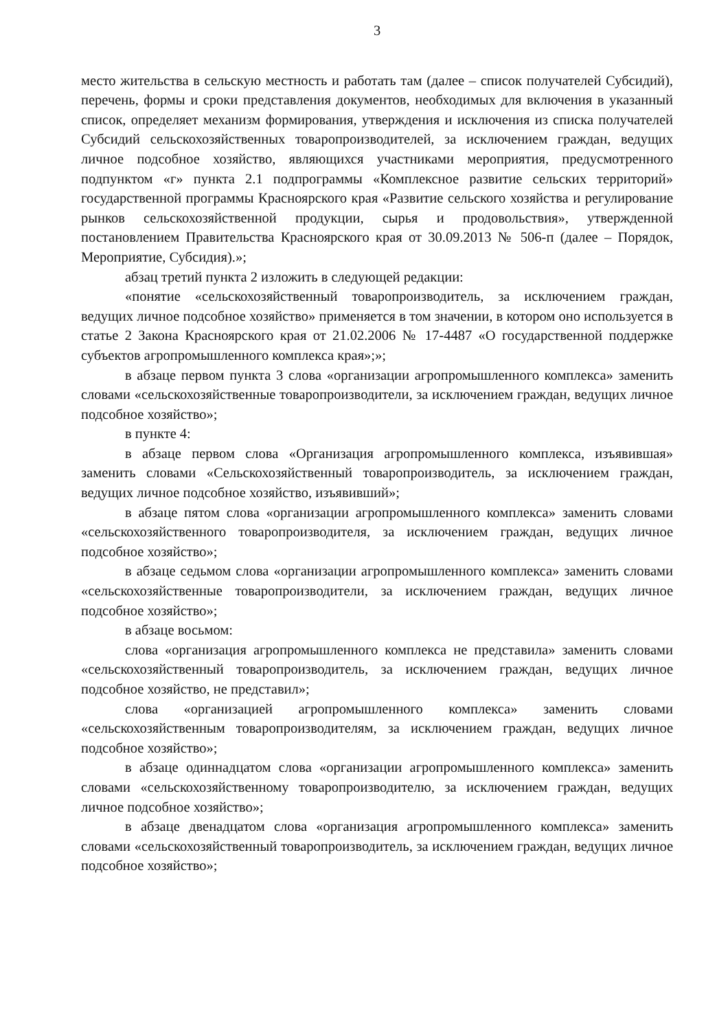3
место жительства в сельскую местность и работать там (далее – список получателей Субсидий), перечень, формы и сроки представления документов, необходимых для включения в указанный список, определяет механизм формирования, утверждения и исключения из списка получателей Субсидий сельскохозяйственных товаропроизводителей, за исключением граждан, ведущих личное подсобное хозяйство, являющихся участниками мероприятия, предусмотренного подпунктом «г» пункта 2.1 подпрограммы «Комплексное развитие сельских территорий» государственной программы Красноярского края «Развитие сельского хозяйства и регулирование рынков сельскохозяйственной продукции, сырья и продовольствия», утвержденной постановлением Правительства Красноярского края от 30.09.2013 № 506-п (далее – Порядок, Мероприятие, Субсидия).»;
абзац третий пункта 2 изложить в следующей редакции:
«понятие «сельскохозяйственный товаропроизводитель, за исключением граждан, ведущих личное подсобное хозяйство» применяется в том значении, в котором оно используется в статье 2 Закона Красноярского края от 21.02.2006 № 17-4487 «О государственной поддержке субъектов агропромышленного комплекса края»;»;
в абзаце первом пункта 3 слова «организации агропромышленного комплекса» заменить словами «сельскохозяйственные товаропроизводители, за исключением граждан, ведущих личное подсобное хозяйство»;
в пункте 4:
в абзаце первом слова «Организация агропромышленного комплекса, изъявившая» заменить словами «Сельскохозяйственный товаропроизводитель, за исключением граждан, ведущих личное подсобное хозяйство, изъявивший»;
в абзаце пятом слова «организации агропромышленного комплекса» заменить словами «сельскохозяйственного товаропроизводителя, за исключением граждан, ведущих личное подсобное хозяйство»;
в абзаце седьмом слова «организации агропромышленного комплекса» заменить словами «сельскохозяйственные товаропроизводители, за исключением граждан, ведущих личное подсобное хозяйство»;
в абзаце восьмом:
слова «организация агропромышленного комплекса не представила» заменить словами «сельскохозяйственный товаропроизводитель, за исключением граждан, ведущих личное подсобное хозяйство, не представил»;
слова «организацией агропромышленного комплекса» заменить словами «сельскохозяйственным товаропроизводителям, за исключением граждан, ведущих личное подсобное хозяйство»;
в абзаце одиннадцатом слова «организации агропромышленного комплекса» заменить словами «сельскохозяйственному товаропроизводителю, за исключением граждан, ведущих личное подсобное хозяйство»;
в абзаце двенадцатом слова «организация агропромышленного комплекса» заменить словами «сельскохозяйственный товаропроизводитель, за исключением граждан, ведущих личное подсобное хозяйство»;